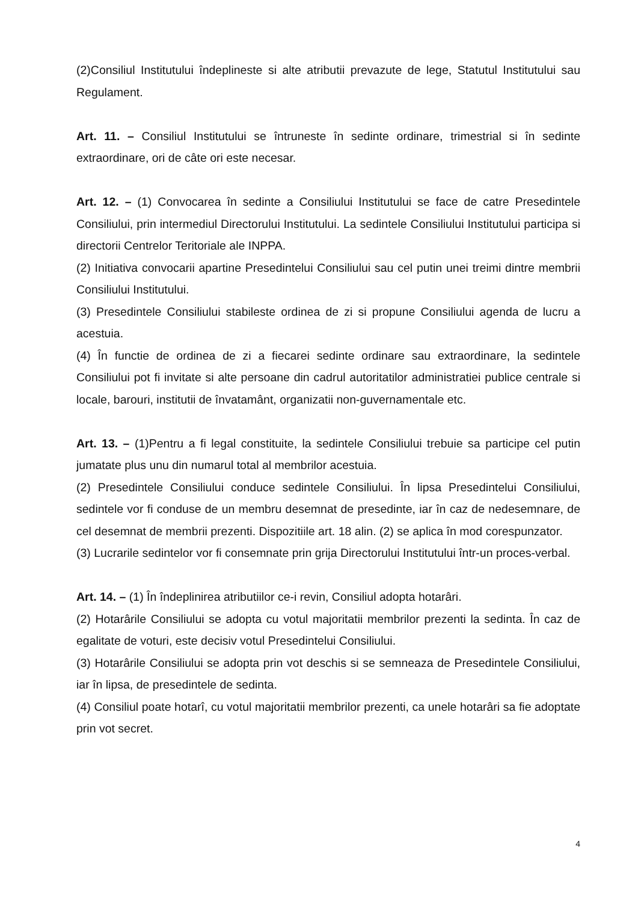(2)Consiliul Institutului îndeplineste si alte atributii prevazute de lege, Statutul Institutului sau Regulament.
Art. 11. – Consiliul Institutului se întruneste în sedinte ordinare, trimestrial si în sedinte extraordinare, ori de câte ori este necesar.
Art. 12. – (1) Convocarea în sedinte a Consiliului Institutului se face de catre Presedintele Consiliului, prin intermediul Directorului Institutului. La sedintele Consiliului Institutului participa si directorii Centrelor Teritoriale ale INPPA.
(2) Initiativa convocarii apartine Presedintelui Consiliului sau cel putin unei treimi dintre membrii Consiliului Institutului.
(3) Presedintele Consiliului stabileste ordinea de zi si propune Consiliului agenda de lucru a acestuia.
(4) În functie de ordinea de zi a fiecarei sedinte ordinare sau extraordinare, la sedintele Consiliului pot fi invitate si alte persoane din cadrul autoritatilor administratiei publice centrale si locale, barouri, institutii de învatamânt, organizatii non-guvernamentale etc.
Art. 13. – (1)Pentru a fi legal constituite, la sedintele Consiliului trebuie sa participe cel putin jumatate plus unu din numarul total al membrilor acestuia.
(2) Presedintele Consiliului conduce sedintele Consiliului. În lipsa Presedintelui Consiliului, sedintele vor fi conduse de un membru desemnat de presedinte, iar în caz de nedesemnare, de cel desemnat de membrii prezenti. Dispozitiile art. 18 alin. (2) se aplica în mod corespunzator.
(3) Lucrarile sedintelor vor fi consemnate prin grija Directorului Institutului într-un proces-verbal.
Art. 14. – (1) În îndeplinirea atributiilor ce-i revin, Consiliul adopta hotarâri.
(2) Hotarârile Consiliului se adopta cu votul majoritatii membrilor prezenti la sedinta. În caz de egalitate de voturi, este decisiv votul Presedintelui Consiliului.
(3) Hotarârile Consiliului se adopta prin vot deschis si se semneaza de Presedintele Consiliului, iar în lipsa, de presedintele de sedinta.
(4) Consiliul poate hotarî, cu votul majoritatii membrilor prezenti, ca unele hotarâri sa fie adoptate prin vot secret.
4